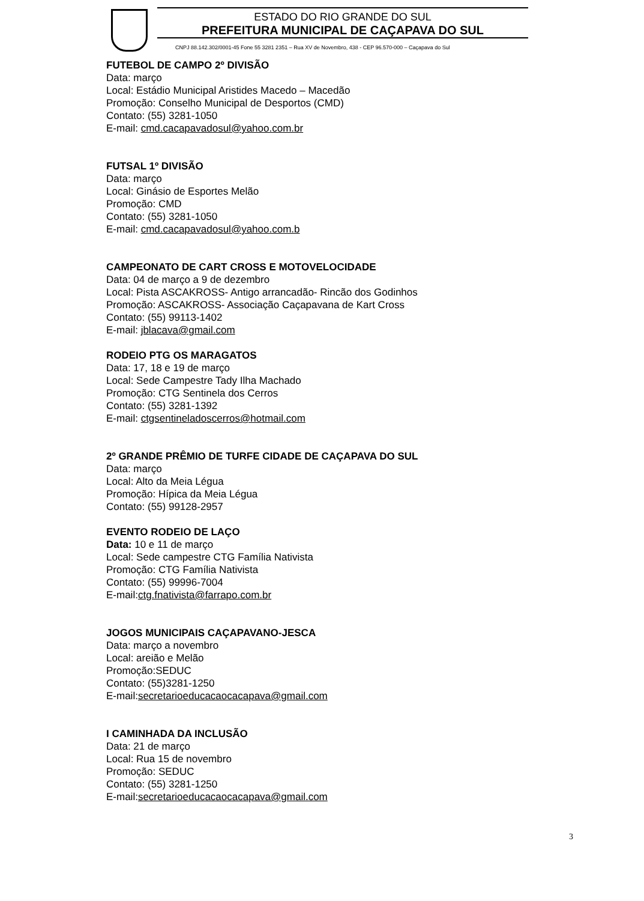ESTADO DO RIO GRANDE DO SUL
PREFEITURA MUNICIPAL DE CAÇAPAVA DO SUL
CNPJ 88.142.302/0001-45 Fone 55 3281 2351 – Rua XV de Novembro, 438 - CEP 96.570-000 – Caçapava do Sul
FUTEBOL DE CAMPO 2º DIVISÃO
Data: março
Local: Estádio Municipal Aristides Macedo – Macedão
Promoção: Conselho Municipal de Desportos (CMD)
Contato: (55) 3281-1050
E-mail: cmd.cacapavadosul@yahoo.com.br
FUTSAL 1º DIVISÃO
Data: março
Local: Ginásio de Esportes Melão
Promoção: CMD
Contato: (55) 3281-1050
E-mail: cmd.cacapavadosul@yahoo.com.b
CAMPEONATO DE CART CROSS E MOTOVELOCIDADE
Data: 04 de março a 9 de dezembro
Local: Pista ASCAKROSS- Antigo arrancadão- Rincão dos Godinhos
Promoção: ASCAKROSS- Associação Caçapavana de Kart Cross
Contato: (55) 99113-1402
E-mail: jblacava@gmail.com
RODEIO PTG OS MARAGATOS
Data: 17, 18 e 19 de março
Local: Sede Campestre Tady Ilha Machado
Promoção: CTG Sentinela dos Cerros
Contato: (55) 3281-1392
E-mail: ctgsentineladoscerros@hotmail.com
2º GRANDE PRÊMIO DE TURFE CIDADE DE CAÇAPAVA DO SUL
Data: março
Local: Alto da Meia Légua
Promoção: Hípica da Meia Légua
Contato: (55) 99128-2957
EVENTO RODEIO DE LAÇO
Data: 10 e 11 de março
Local: Sede campestre CTG Família Nativista
Promoção: CTG Família Nativista
Contato: (55) 99996-7004
E-mail:ctg.fnativista@farrapo.com.br
JOGOS MUNICIPAIS CAÇAPAVANO-JESCA
Data: março a novembro
Local: areião e Melão
Promoção:SEDUC
Contato: (55)3281-1250
E-mail:secretarioeducacaocacapava@gmail.com
I CAMINHADA DA INCLUSÃO
Data: 21 de março
Local: Rua 15 de novembro
Promoção: SEDUC
Contato: (55) 3281-1250
E-mail:secretarioeducacaocacapava@gmail.com
3